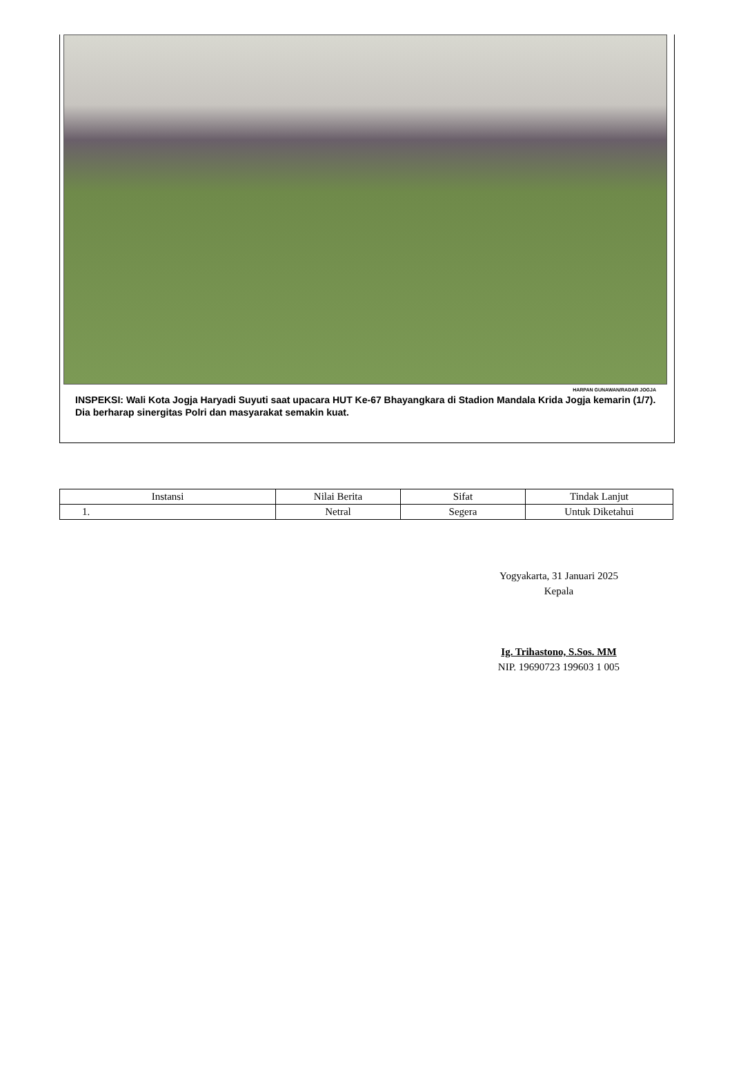HARPAN GUNAWAN/RADAR JOGJA
INSPEKSI: Wali Kota Jogja Haryadi Suyuti saat upacara HUT Ke-67 Bhayangkara di Stadion Mandala Krida Jogja kemarin (1/7). Dia berharap sinergitas Polri dan masyarakat semakin kuat.
| Instansi | Nilai Berita | Sifat | Tindak Lanjut |
| --- | --- | --- | --- |
| 1. | Netral | Segera | Untuk Diketahui |
Yogyakarta, 31 Januari 2025
Kepala
Ig. Trihastono, S.Sos. MM
NIP. 19690723 199603 1 005